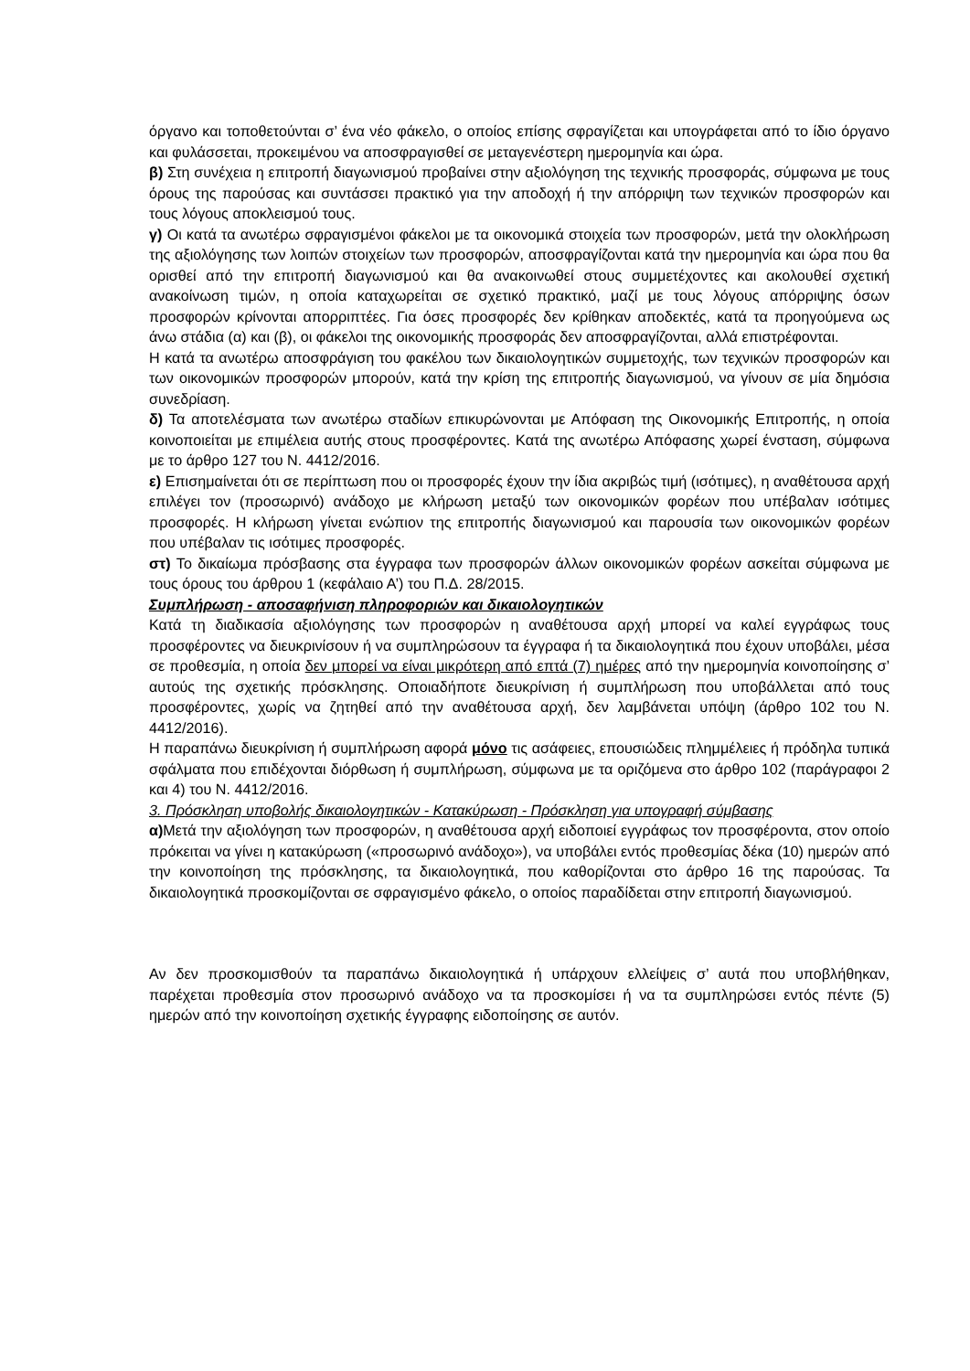όργανο και τοποθετούνται σ’ ένα νέο φάκελο, ο οποίος επίσης σφραγίζεται και υπογράφεται από το ίδιο όργανο και φυλάσσεται, προκειμένου να αποσφραγισθεί σε μεταγενέστερη ημερομηνία και ώρα.
β) Στη συνέχεια η επιτροπή διαγωνισμού προβαίνει στην αξιολόγηση της τεχνικής προσφοράς, σύμφωνα με τους όρους της παρούσας και συντάσσει πρακτικό για την αποδοχή ή την απόρριψη των τεχνικών προσφορών και τους λόγους αποκλεισμού τους.
γ) Οι κατά τα ανωτέρω σφραγισμένοι φάκελοι με τα οικονομικά στοιχεία των προσφορών, μετά την ολοκλήρωση της αξιολόγησης των λοιπών στοιχείων των προσφορών, αποσφραγίζονται κατά την ημερομηνία και ώρα που θα ορισθεί από την επιτροπή διαγωνισμού και θα ανακοινωθεί στους συμμετέχοντες και ακολουθεί σχετική ανακοίνωση τιμών, η οποία καταχωρείται σε σχετικό πρακτικό, μαζί με τους λόγους απόρριψης όσων προσφορών κρίνονται απορριπτέες. Για όσες προσφορές δεν κρίθηκαν αποδεκτές, κατά τα προηγούμενα ως άνω στάδια (α) και (β), οι φάκελοι της οικονομικής προσφοράς δεν αποσφραγίζονται, αλλά επιστρέφονται.
Η κατά τα ανωτέρω αποσφράγιση του φακέλου των δικαιολογητικών συμμετοχής, των τεχνικών προσφορών και των οικονομικών προσφορών μπορούν, κατά την κρίση της επιτροπής διαγωνισμού, να γίνουν σε μία δημόσια συνεδρίαση.
δ) Τα αποτελέσματα των ανωτέρω σταδίων επικυρώνονται με Απόφαση της Οικονομικής Επιτροπής, η οποία κοινοποιείται με επιμέλεια αυτής στους προσφέροντες. Κατά της ανωτέρω Απόφασης χωρεί ένσταση, σύμφωνα με το άρθρο 127 του Ν. 4412/2016.
ε) Επισημαίνεται ότι σε περίπτωση που οι προσφορές έχουν την ίδια ακριβώς τιμή (ισότιμες), η αναθέτουσα αρχή επιλέγει τον (προσωρινό) ανάδοχο με κλήρωση μεταξύ των οικονομικών φορέων που υπέβαλαν ισότιμες προσφορές. Η κλήρωση γίνεται ενώπιον της επιτροπής διαγωνισμού και παρουσία των οικονομικών φορέων που υπέβαλαν τις ισότιμες προσφορές.
στ) Το δικαίωμα πρόσβασης στα έγγραφα των προσφορών άλλων οικονομικών φορέων ασκείται σύμφωνα με τους όρους του άρθρου 1 (κεφάλαιο Α’) του Π.Δ. 28/2015.
Συμπλήρωση - αποσαφήνιση πληροφοριών και δικαιολογητικών
Κατά τη διαδικασία αξιολόγησης των προσφορών η αναθέτουσα αρχή μπορεί να καλεί εγγράφως τους προσφέροντες να διευκρινίσουν ή να συμπληρώσουν τα έγγραφα ή τα δικαιολογητικά που έχουν υποβάλει, μέσα σε προθεσμία, η οποία δεν μπορεί να είναι μικρότερη από επτά (7) ημέρες από την ημερομηνία κοινοποίησης σ’ αυτούς της σχετικής πρόσκλησης. Οποιαδήποτε διευκρίνιση ή συμπλήρωση που υποβάλλεται από τους προσφέροντες, χωρίς να ζητηθεί από την αναθέτουσα αρχή, δεν λαμβάνεται υπόψη (άρθρο 102 του Ν. 4412/2016).
Η παραπάνω διευκρίνιση ή συμπλήρωση αφορά μόνο τις ασάφειες, επουσιώδεις πλημμέλειες ή πρόδηλα τυπικά σφάλματα που επιδέχονται διόρθωση ή συμπλήρωση, σύμφωνα με τα οριζόμενα στο άρθρο 102 (παράγραφοι 2 και 4) του Ν. 4412/2016.
3. Πρόσκληση υποβολής δικαιολογητικών - Κατακύρωση - Πρόσκληση για υπογραφή σύμβασης
α) Μετά την αξιολόγηση των προσφορών, η αναθέτουσα αρχή ειδοποιεί εγγράφως τον προσφέροντα, στον οποίο πρόκειται να γίνει η κατακύρωση («προσωρινό ανάδοχο»), να υποβάλει εντός προθεσμίας δέκα (10) ημερών από την κοινοποίηση της πρόσκλησης, τα δικαιολογητικά, που καθορίζονται στο άρθρο 16 της παρούσας. Τα δικαιολογητικά προσκομίζονται σε σφραγισμένο φάκελο, ο οποίος παραδίδεται στην επιτροπή διαγωνισμού.
Αν δεν προσκομισθούν τα παραπάνω δικαιολογητικά ή υπάρχουν ελλείψεις σ’ αυτά που υποβλήθηκαν, παρέχεται προθεσμία στον προσωρινό ανάδοχο να τα προσκομίσει ή να τα συμπληρώσει εντός πέντε (5) ημερών από την κοινοποίηση σχετικής έγγραφης ειδοποίησης σε αυτόν.